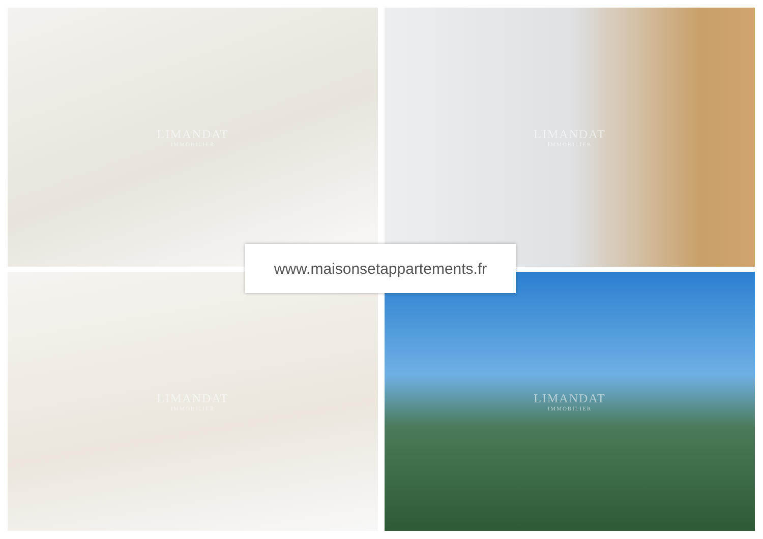LIMANDAT
IMMOBILIER
LIMANDAT
IMMOBILIER
LIMANDAT
IMMOBILIER
LIMANDAT
IMMOBILIER
www.maisonsetappartements.fr